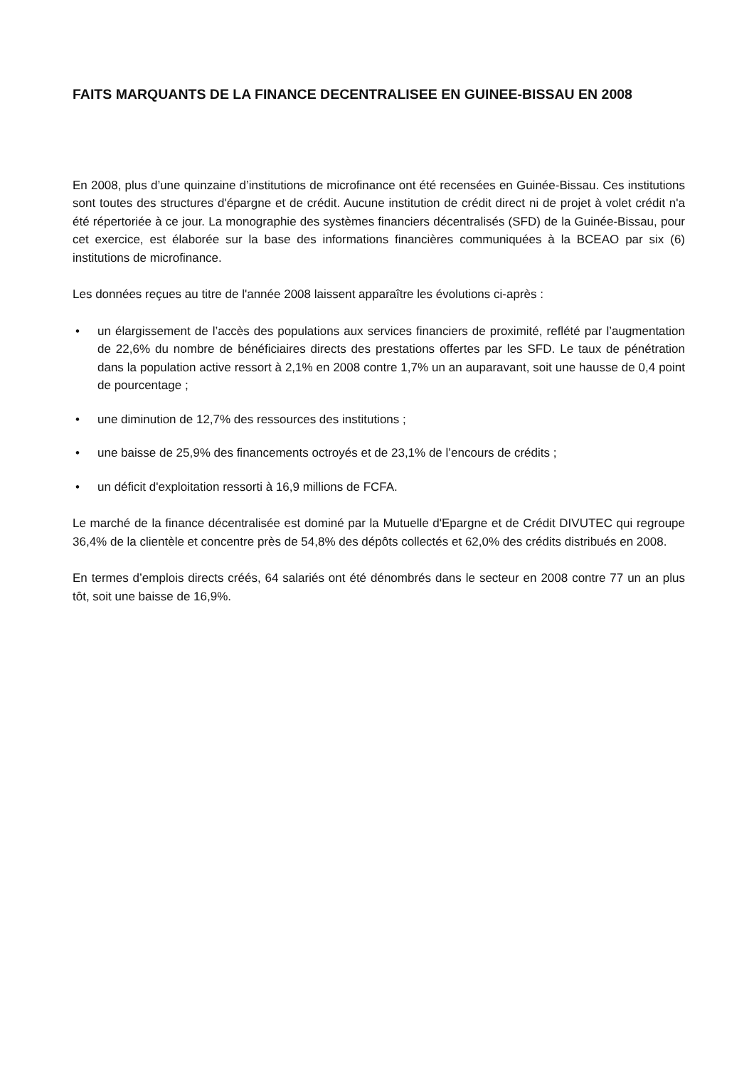FAITS MARQUANTS DE LA FINANCE DECENTRALISEE EN GUINEE-BISSAU EN 2008
En 2008, plus d’une quinzaine d’institutions de microfinance ont été recensées en Guinée-Bissau. Ces institutions sont toutes des structures d'épargne et de crédit. Aucune institution de crédit direct ni de projet à volet crédit n'a été répertoriée à ce jour. La monographie des systèmes financiers décentralisés (SFD) de la Guinée-Bissau, pour cet exercice, est élaborée sur la base des informations financières communiquées à la BCEAO par six (6) institutions de microfinance.
Les données reçues au titre de l'année 2008 laissent apparaître les évolutions ci-après :
• un élargissement de l’accès des populations aux services financiers de proximité, reflété par l’augmentation de 22,6% du nombre de bénéficiaires directs des prestations offertes par les SFD. Le taux de pénétration dans la population active ressort à 2,1% en 2008 contre 1,7% un an auparavant, soit une hausse de 0,4 point de pourcentage ;
• une diminution de 12,7% des ressources des institutions ;
• une baisse de 25,9% des financements octroyés et de 23,1% de l’encours de crédits ;
• un déficit d'exploitation ressorti à 16,9 millions de FCFA.
Le marché de la finance décentralisée est dominé par la Mutuelle d'Epargne et de Crédit DIVUTEC qui regroupe 36,4% de la clientèle et concentre près de 54,8% des dépôts collectés et 62,0% des crédits distribués en 2008.
En termes d’emplois directs créés, 64 salariés ont été dénombrés dans le secteur en 2008 contre 77 un an plus tôt, soit une baisse de 16,9%.